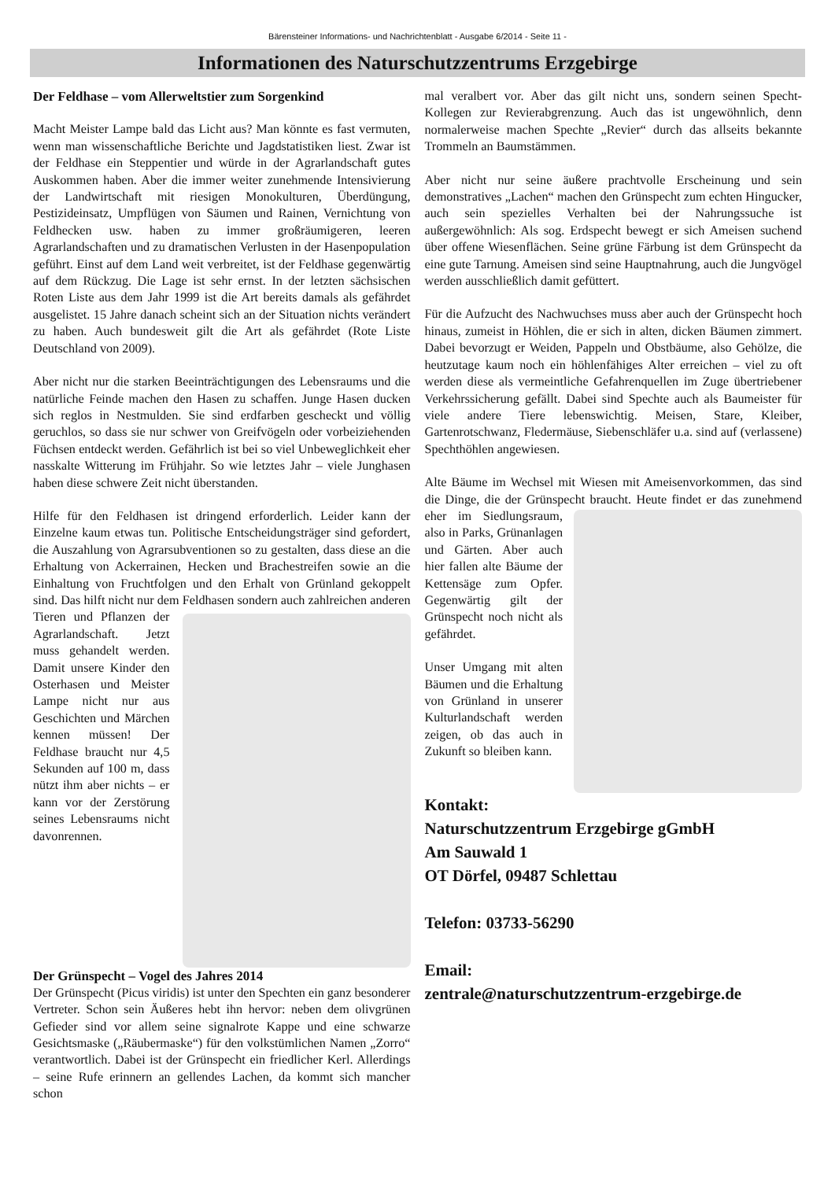Bärensteiner Informations- und Nachrichtenblatt - Ausgabe 6/2014 - Seite 11 -
Informationen des Naturschutzzentrums Erzgebirge
Der Feldhase – vom Allerweltstier zum Sorgenkind
Macht Meister Lampe bald das Licht aus? Man könnte es fast vermuten, wenn man wissenschaftliche Berichte und Jagdstatistiken liest. Zwar ist der Feldhase ein Steppentier und würde in der Agrarlandschaft gutes Auskommen haben. Aber die immer weiter zunehmende Intensivierung der Landwirtschaft mit riesigen Monokulturen, Überdüngung, Pestizideinsatz, Umpflügen von Säumen und Rainen, Vernichtung von Feldhecken usw. haben zu immer großräumigeren, leeren Agrarlandschaften und zu dramatischen Verlusten in der Hasenpopulation geführt. Einst auf dem Land weit verbreitet, ist der Feldhase gegenwärtig auf dem Rückzug. Die Lage ist sehr ernst. In der letzten sächsischen Roten Liste aus dem Jahr 1999 ist die Art bereits damals als gefährdet ausgelistet. 15 Jahre danach scheint sich an der Situation nichts verändert zu haben. Auch bundesweit gilt die Art als gefährdet (Rote Liste Deutschland von 2009).
Aber nicht nur die starken Beeinträchtigungen des Lebensraums und die natürliche Feinde machen den Hasen zu schaffen. Junge Hasen ducken sich reglos in Nestmulden. Sie sind erdfarben gescheckt und völlig geruchlos, so dass sie nur schwer von Greifvögeln oder vorbeiziehenden Füchsen entdeckt werden. Gefährlich ist bei so viel Unbeweglichkeit eher nasskalte Witterung im Frühjahr. So wie letztes Jahr – viele Junghasen haben diese schwere Zeit nicht überstanden.
Hilfe für den Feldhasen ist dringend erforderlich. Leider kann der Einzelne kaum etwas tun. Politische Entscheidungsträger sind gefordert, die Auszahlung von Agrarsubventionen so zu gestalten, dass diese an die Erhaltung von Ackerrainen, Hecken und Brachestreifen sowie an die Einhaltung von Fruchtfolgen und den Erhalt von Grünland gekoppelt sind. Das hilft nicht nur dem Feldhasen sondern auch zahlreichen anderen Tieren und Pflanzen der Agrarlandschaft. Jetzt muss gehandelt werden. Damit unsere Kinder den Osterhasen und Meister Lampe nicht nur aus Geschichten und Märchen kennen müssen! Der Feldhase braucht nur 4,5 Sekunden auf 100 m, dass nützt ihm aber nichts – er kann vor der Zerstörung seines Lebensraums nicht davonrennen.
Der Grünspecht – Vogel des Jahres 2014
Der Grünspecht (Picus viridis) ist unter den Spechten ein ganz besonderer Vertreter. Schon sein Äußeres hebt ihn hervor: neben dem olivgrünen Gefieder sind vor allem seine signalrote Kappe und eine schwarze Gesichtsmaske („Räubermaske“) für den volkstümlichen Namen „Zorro“ verantwortlich. Dabei ist der Grünspecht ein friedlicher Kerl. Allerdings – seine Rufe erinnern an gellendes Lachen, da kommt sich mancher schon
mal veralbert vor. Aber das gilt nicht uns, sondern seinen Specht-Kollegen zur Revierabgrenzung. Auch das ist ungewöhnlich, denn normalerweise machen Spechte „Revier“ durch das allseits bekannte Trommeln an Baumstämmen.
Aber nicht nur seine äußere prachtvolle Erscheinung und sein demonstratives „Lachen“ machen den Grünspecht zum echten Hingucker, auch sein spezielles Verhalten bei der Nahrungssuche ist außergewöhnlich: Als sog. Erdspecht bewegt er sich Ameisen suchend über offene Wiesenflächen. Seine grüne Färbung ist dem Grünspecht da eine gute Tarnung. Ameisen sind seine Hauptnahrung, auch die Jungvögel werden ausschließlich damit gefüttert.
Für die Aufzucht des Nachwuchses muss aber auch der Grünspecht hoch hinaus, zumeist in Höhlen, die er sich in alten, dicken Bäumen zimmert. Dabei bevorzugt er Weiden, Pappeln und Obstbäume, also Gehölze, die heutzutage kaum noch ein höhlenfähiges Alter erreichen – viel zu oft werden diese als vermeintliche Gefahrenquellen im Zuge übertriebener Verkehrssicherung gefällt. Dabei sind Spechte auch als Baumeister für viele andere Tiere lebenswichtig. Meisen, Stare, Kleiber, Gartenrotschwanz, Fledermäuse, Siebenschläfer u.a. sind auf (verlassene) Spechthöhlen angewiesen.
Alte Bäume im Wechsel mit Wiesen mit Ameisenvorkommen, das sind die Dinge, die der Grünspecht braucht. Heute findet er das zunehmend eher im Siedlungsraum, also in Parks, Grünanlagen und Gärten. Aber auch hier fallen alte Bäume der Kettensäge zum Opfer. Gegenwärtig gilt der Grünspecht noch nicht als gefährdet.
Unser Umgang mit alten Bäumen und die Erhaltung von Grünland in unserer Kulturlandschaft werden zeigen, ob das auch in Zukunft so bleiben kann.
Kontakt:
Naturschutzzentrum Erzgebirge gGmbH
Am Sauwald 1
OT Dörfel, 09487 Schlettau
Telefon: 03733-56290
Email:
zentrale@naturschutzzentrum-erzgebirge.de